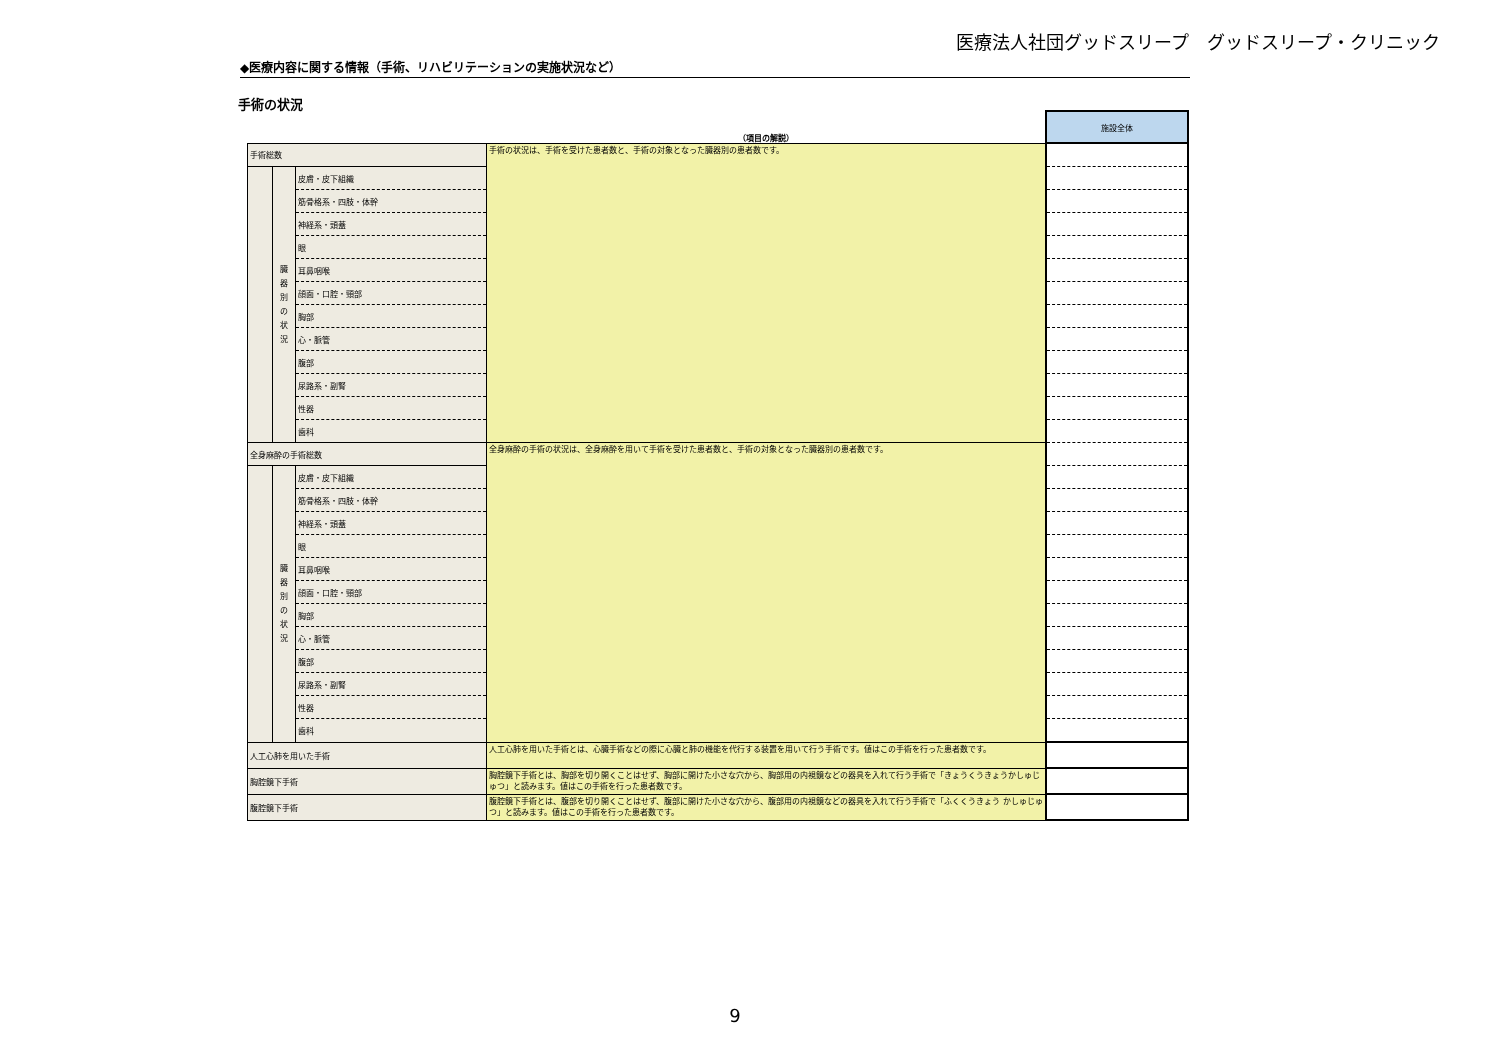医療法人社団グッドスリープ　グッドスリープ・クリニック
◆医療内容に関する情報（手術、リハビリテーションの実施状況など）
手術の状況
| | | | （項目の解説） | 施設全体 |
| 手術総数 | | | 手術の状況は、手術を受けた患者数と、手術の対象となった臓器別の患者数です。 | |
| | 臓 器 別 の 状 況 | 皮膚・皮下組織 | | |
| | | 筋骨格系・四肢・体幹 | | |
| | | 神経系・頭蓋 | | |
| | | 眼 | | |
| | | 耳鼻咽喉 | | |
| | | 顔面・口腔・頸部 | | |
| | | 胸部 | | |
| | | 心・脈管 | | |
| | | 腹部 | | |
| | | 尿路系・副腎 | | |
| | | 性器 | | |
| | | 歯科 | | |
| 全身麻酔の手術総数 | | | 全身麻酔の手術の状況は、全身麻酔を用いて手術を受けた患者数と、手術の対象となった臓器別の患者数です。 | |
| | 臓 器 別 の 状 況 | 皮膚・皮下組織 | | |
| | | 筋骨格系・四肢・体幹 | | |
| | | 神経系・頭蓋 | | |
| | | 眼 | | |
| | | 耳鼻咽喉 | | |
| | | 顔面・口腔・頸部 | | |
| | | 胸部 | | |
| | | 心・脈管 | | |
| | | 腹部 | | |
| | | 尿路系・副腎 | | |
| | | 性器 | | |
| | | 歯科 | | |
| 人工心肺を用いた手術 | | | 人工心肺を用いた手術とは、心臓手術などの際に心臓と肺の機能を代行する装置を用いて行う手術です。値はこの手術を行った患者数です。 | |
| 胸腔鏡下手術 | | | 胸腔鏡下手術とは、胸部を切り開くことはせず、胸部に開けた小さな穴から、胸部用の内視鏡などの器具を入れて行う手術で「きょうくうきょうかしゅじゅつ」と読みます。値はこの手術を行った患者数です。 | |
| 腹腔鏡下手術 | | | 腹腔鏡下手術とは、腹部を切り開くことはせず、腹部に開けた小さな穴から、腹部用の内視鏡などの器具を入れて行う手術で「ふくくうきょう かしゅじゅつ」と読みます。値はこの手術を行った患者数です。 | |
9